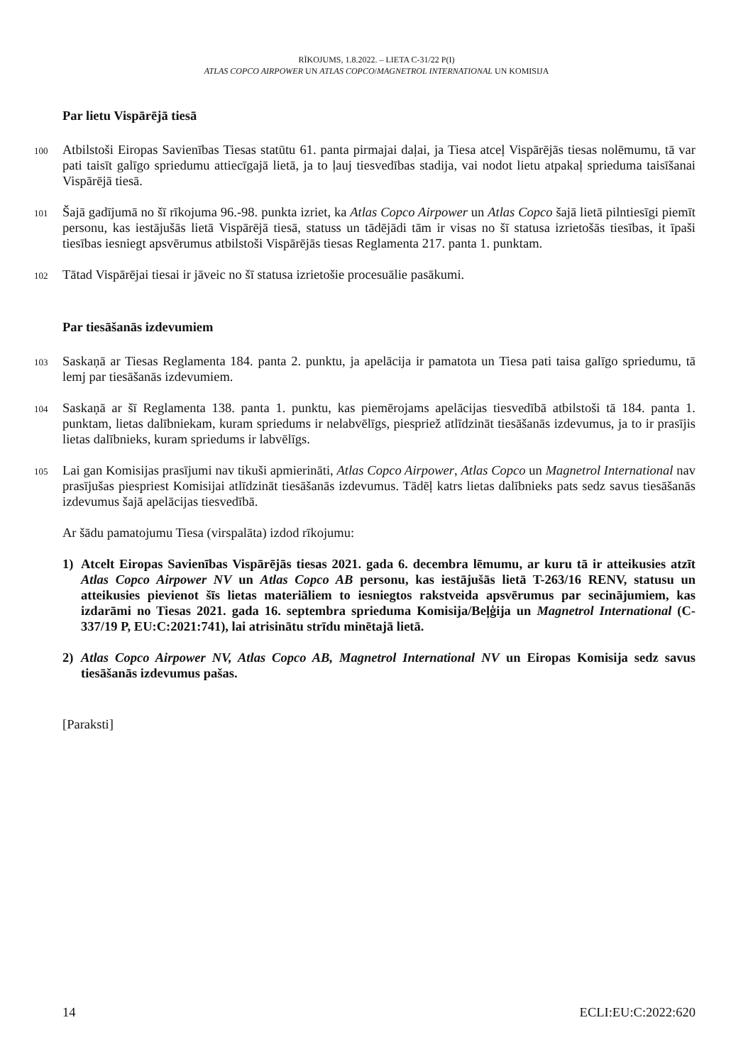RĪKOJUMS, 1.8.2022. – LIETA C-31/22 P(I)
ATLAS COPCO AIRPOWER UN ATLAS COPCO/MAGNETROL INTERNATIONAL UN KOMISIJA
Par lietu Vispārējā tiesā
100 Atbilstoši Eiropas Savienības Tiesas statūtu 61. panta pirmajai daļai, ja Tiesa atceļ Vispārējās tiesas nolēmumu, tā var pati taisīt galīgo spriedumu attiecīgajā lietā, ja to ļauj tiesvedības stadija, vai nodot lietu atpakaļ sprieduma taisīšanai Vispārējā tiesā.
101 Šajā gadījumā no šī rīkojuma 96.-98. punkta izriet, ka Atlas Copco Airpower un Atlas Copco šajā lietā pilntiesīgi piemīt personu, kas iestājušās lietā Vispārējā tiesā, statuss un tādējādi tām ir visas no šī statusa izrietošās tiesības, it īpaši tiesības iesniegt apsvērumus atbilstoši Vispārējās tiesas Reglamenta 217. panta 1. punktam.
102 Tātad Vispārējai tiesai ir jāveic no šī statusa izrietošie procesuālie pasākumi.
Par tiesāšanās izdevumiem
103 Saskaņā ar Tiesas Reglamenta 184. panta 2. punktu, ja apelācija ir pamatota un Tiesa pati taisa galīgo spriedumu, tā lemj par tiesāšanās izdevumiem.
104 Saskaņā ar šī Reglamenta 138. panta 1. punktu, kas piemērojams apelācijas tiesvedībā atbilstoši tā 184. panta 1. punktam, lietas dalībniekam, kuram spriedums ir nelabvēlīgs, piespriež atlīdzināt tiesāšanās izdevumus, ja to ir prasījis lietas dalībnieks, kuram spriedums ir labvēlīgs.
105 Lai gan Komisijas prasījumi nav tikuši apmierināti, Atlas Copco Airpower, Atlas Copco un Magnetrol International nav prasījušas piespriest Komisijai atlīdzināt tiesāšanās izdevumus. Tādēļ katrs lietas dalībnieks pats sedz savus tiesāšanās izdevumus šajā apelācijas tiesvedībā.
Ar šādu pamatojumu Tiesa (virspalāta) izdod rīkojumu:
1) Atcelt Eiropas Savienības Vispārējās tiesas 2021. gada 6. decembra lēmumu, ar kuru tā ir atteikusies atzīt Atlas Copco Airpower NV un Atlas Copco AB personu, kas iestājušās lietā T-263/16 RENV, statusu un atteikusies pievienot šīs lietas materiāliem to iesniegtos rakstveida apsvērumus par secinājumiem, kas izdarāmi no Tiesas 2021. gada 16. septembra sprieduma Komisija/Beļģija un Magnetrol International (C-337/19 P, EU:C:2021:741), lai atrisinātu strīdu minētajā lietā.
2) Atlas Copco Airpower NV, Atlas Copco AB, Magnetrol International NV un Eiropas Komisija sedz savus tiesāšanās izdevumus pašas.
[Paraksti]
14 ECLI:EU:C:2022:620